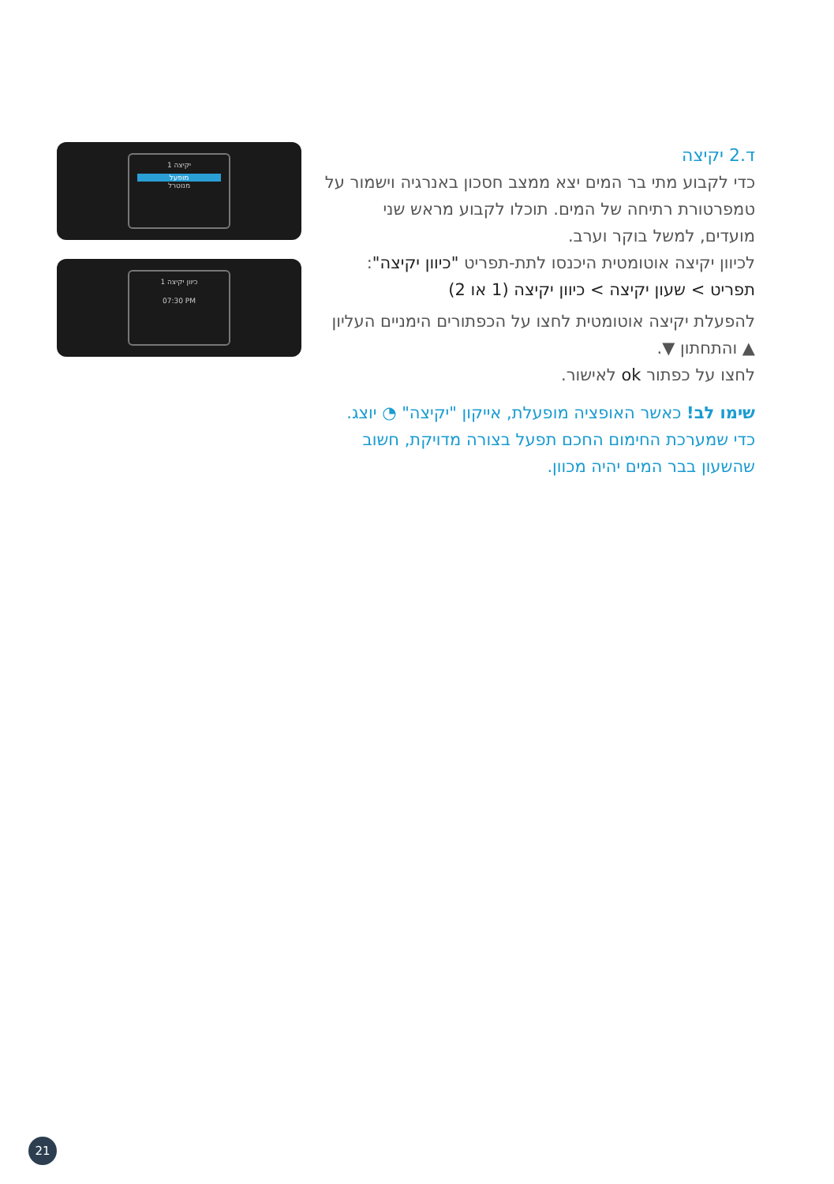ד.2 יקיצה
כדי לקבוע מתי בר המים יצא ממצב חסכון באנרגיה וישמור על טמפרטורת רתיחה של המים. תוכלו לקבוע מראש שני מועדים, למשל בוקר וערב.
לכיוון יקיצה אוטומטית היכנסו לתת-תפריט "כיוון יקיצה":
תפריט > שעון יקיצה > כיוון יקיצה (1 או 2)
להפעלת יקיצה אוטומטית לחצו על הכפתורים הימניים העליון ▲ והתחתון ▼.
לחצו על כפתור ok לאישור.
שימו לב! כאשר האופציה מופעלת, אייקון "יקיצה" ◔ יוצג. כדי שמערכת החימום החכם תפעל בצורה מדויקת, חשוב שהשעון בבר המים יהיה מכוון.
יקיצה 1
מופעל
מנוטרל
כיוון יקיצה 1
07:30 PM
21